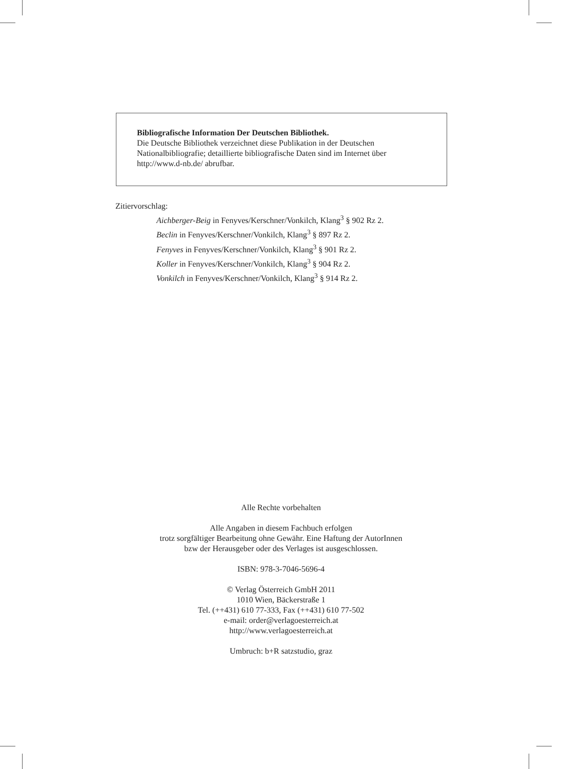Bibliografische Information Der Deutschen Bibliothek.
Die Deutsche Bibliothek verzeichnet diese Publikation in der Deutschen Nationalbibliografie; detaillierte bibliografische Daten sind im Internet über http://www.d-nb.de/ abrufbar.
Zitiervorschlag:
Aichberger-Beig in Fenyves/Kerschner/Vonkilch, Klang<sup>3</sup> § 902 Rz 2.
Beclin in Fenyves/Kerschner/Vonkilch, Klang<sup>3</sup> § 897 Rz 2.
Fenyves in Fenyves/Kerschner/Vonkilch, Klang<sup>3</sup> § 901 Rz 2.
Koller in Fenyves/Kerschner/Vonkilch, Klang<sup>3</sup> § 904 Rz 2.
Vonkilch in Fenyves/Kerschner/Vonkilch, Klang<sup>3</sup> § 914 Rz 2.
Alle Rechte vorbehalten
Alle Angaben in diesem Fachbuch erfolgen
trotz sorgfältiger Bearbeitung ohne Gewähr. Eine Haftung der AutorInnen
bzw der Herausgeber oder des Verlages ist ausgeschlossen.
ISBN: 978-3-7046-5696-4
© Verlag Österreich GmbH 2011
1010 Wien, Bäckerstraße 1
Tel. (++431) 610 77-333, Fax (++431) 610 77-502
e-mail: order@verlagoesterreich.at
http://www.verlagoesterreich.at
Umbruch: b+R satzstudio, graz